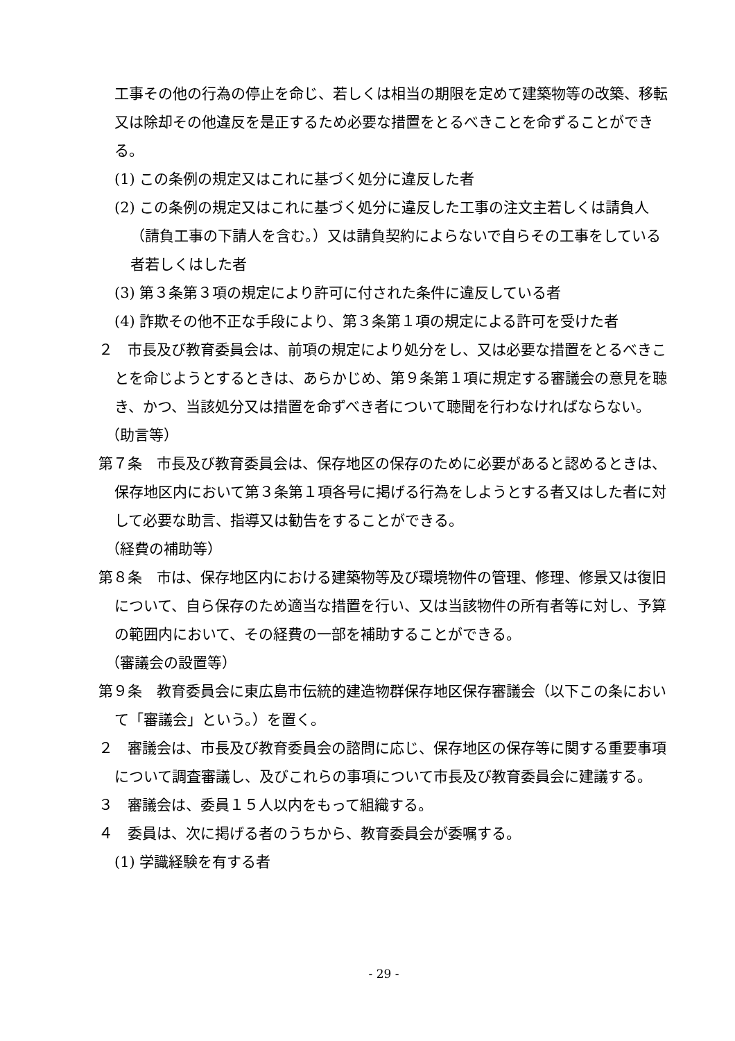工事その他の行為の停止を命じ、若しくは相当の期限を定めて建築物等の改築、移転又は除却その他違反を是正するため必要な措置をとるべきことを命ずることができる。
(1) この条例の規定又はこれに基づく処分に違反した者
(2) この条例の規定又はこれに基づく処分に違反した工事の注文主若しくは請負人（請負工事の下請人を含む。）又は請負契約によらないで自らその工事をしている者若しくはした者
(3) 第３条第３項の規定により許可に付された条件に違反している者
(4) 詐欺その他不正な手段により、第３条第１項の規定による許可を受けた者
２　市長及び教育委員会は、前項の規定により処分をし、又は必要な措置をとるべきことを命じようとするときは、あらかじめ、第９条第１項に規定する審議会の意見を聴き、かつ、当該処分又は措置を命ずべき者について聴聞を行わなければならない。
（助言等）
第７条　市長及び教育委員会は、保存地区の保存のために必要があると認めるときは、保存地区内において第３条第１項各号に掲げる行為をしようとする者又はした者に対して必要な助言、指導又は勧告をすることができる。
（経費の補助等）
第８条　市は、保存地区内における建築物等及び環境物件の管理、修理、修景又は復旧について、自ら保存のため適当な措置を行い、又は当該物件の所有者等に対し、予算の範囲内において、その経費の一部を補助することができる。
（審議会の設置等）
第９条　教育委員会に東広島市伝統的建造物群保存地区保存審議会（以下この条において「審議会」という。）を置く。
２　審議会は、市長及び教育委員会の諮問に応じ、保存地区の保存等に関する重要事項について調査審議し、及びこれらの事項について市長及び教育委員会に建議する。
３　審議会は、委員１５人以内をもって組織する。
４　委員は、次に掲げる者のうちから、教育委員会が委嘱する。
(1) 学識経験を有する者
- 29 -